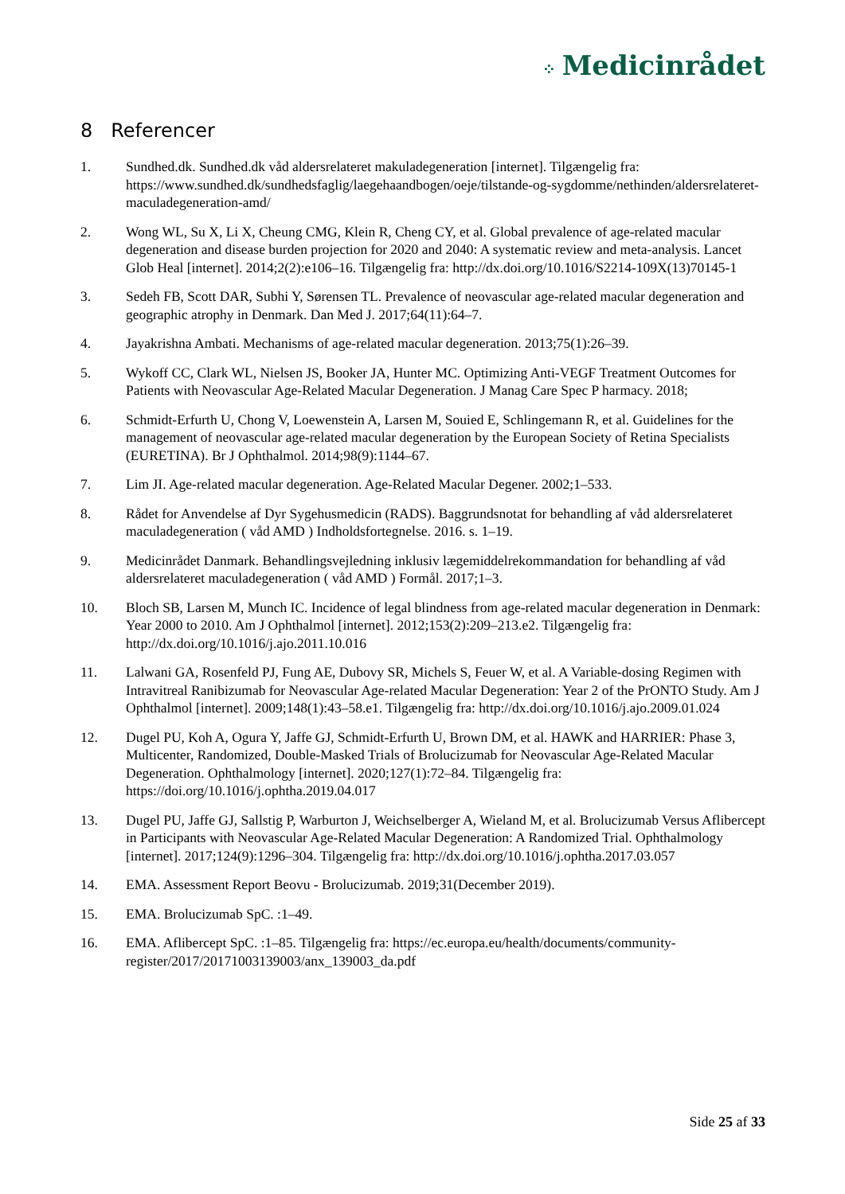⁘ Medicinrådet
8 Referencer
1. Sundhed.dk. Sundhed.dk våd aldersrelateret makuladegeneration [internet]. Tilgængelig fra: https://www.sundhed.dk/sundhedsfaglig/laegehaandbogen/oeje/tilstande-og-sygdomme/nethinden/aldersrelateret-maculadegeneration-amd/
2. Wong WL, Su X, Li X, Cheung CMG, Klein R, Cheng CY, et al. Global prevalence of age-related macular degeneration and disease burden projection for 2020 and 2040: A systematic review and meta-analysis. Lancet Glob Heal [internet]. 2014;2(2):e106–16. Tilgængelig fra: http://dx.doi.org/10.1016/S2214-109X(13)70145-1
3. Sedeh FB, Scott DAR, Subhi Y, Sørensen TL. Prevalence of neovascular age-related macular degeneration and geographic atrophy in Denmark. Dan Med J. 2017;64(11):64–7.
4. Jayakrishna Ambati. Mechanisms of age-related macular degeneration. 2013;75(1):26–39.
5. Wykoff CC, Clark WL, Nielsen JS, Booker JA, Hunter MC. Optimizing Anti-VEGF Treatment Outcomes for Patients with Neovascular Age-Related Macular Degeneration. J Manag Care Spec P harmacy. 2018;
6. Schmidt-Erfurth U, Chong V, Loewenstein A, Larsen M, Souied E, Schlingemann R, et al. Guidelines for the management of neovascular age-related macular degeneration by the European Society of Retina Specialists (EURETINA). Br J Ophthalmol. 2014;98(9):1144–67.
7. Lim JI. Age-related macular degeneration. Age-Related Macular Degener. 2002;1–533.
8. Rådet for Anvendelse af Dyr Sygehusmedicin (RADS). Baggrundsnotat for behandling af våd aldersrelateret maculadegeneration ( våd AMD ) Indholdsfortegnelse. 2016. s. 1–19.
9. Medicinrådet Danmark. Behandlingsvejledning inklusiv lægemiddelrekommandation for behandling af våd aldersrelateret maculadegeneration ( våd AMD ) Formål. 2017;1–3.
10. Bloch SB, Larsen M, Munch IC. Incidence of legal blindness from age-related macular degeneration in Denmark: Year 2000 to 2010. Am J Ophthalmol [internet]. 2012;153(2):209–213.e2. Tilgængelig fra: http://dx.doi.org/10.1016/j.ajo.2011.10.016
11. Lalwani GA, Rosenfeld PJ, Fung AE, Dubovy SR, Michels S, Feuer W, et al. A Variable-dosing Regimen with Intravitreal Ranibizumab for Neovascular Age-related Macular Degeneration: Year 2 of the PrONTO Study. Am J Ophthalmol [internet]. 2009;148(1):43–58.e1. Tilgængelig fra: http://dx.doi.org/10.1016/j.ajo.2009.01.024
12. Dugel PU, Koh A, Ogura Y, Jaffe GJ, Schmidt-Erfurth U, Brown DM, et al. HAWK and HARRIER: Phase 3, Multicenter, Randomized, Double-Masked Trials of Brolucizumab for Neovascular Age-Related Macular Degeneration. Ophthalmology [internet]. 2020;127(1):72–84. Tilgængelig fra: https://doi.org/10.1016/j.ophtha.2019.04.017
13. Dugel PU, Jaffe GJ, Sallstig P, Warburton J, Weichselberger A, Wieland M, et al. Brolucizumab Versus Aflibercept in Participants with Neovascular Age-Related Macular Degeneration: A Randomized Trial. Ophthalmology [internet]. 2017;124(9):1296–304. Tilgængelig fra: http://dx.doi.org/10.1016/j.ophtha.2017.03.057
14. EMA. Assessment Report Beovu - Brolucizumab. 2019;31(December 2019).
15. EMA. Brolucizumab SpC. :1–49.
16. EMA. Aflibercept SpC. :1–85. Tilgængelig fra: https://ec.europa.eu/health/documents/community-register/2017/20171003139003/anx_139003_da.pdf
Side 25 af 33